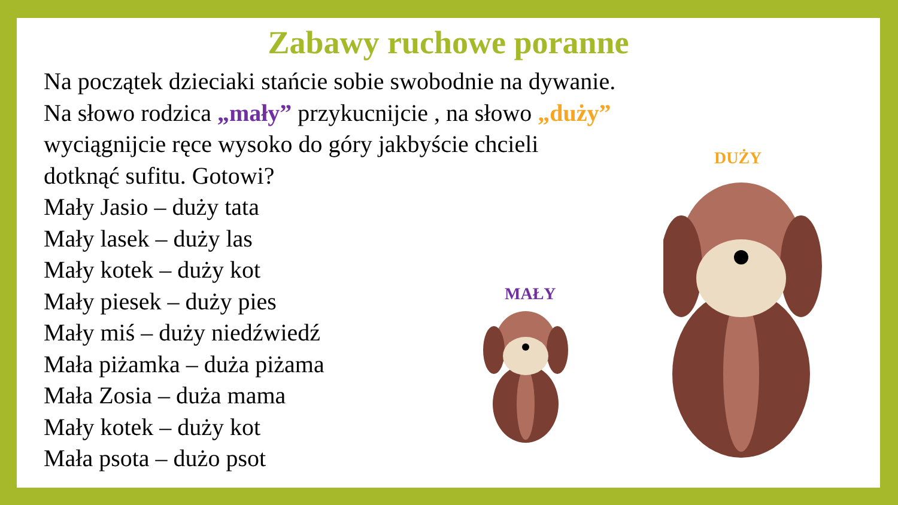Zabawy ruchowe poranne
Na początek dzieciaki stańcie sobie swobodnie na dywanie.
Na słowo rodzica „mały” przykucnijcie , na słowo „duży”
wyciągnijcie ręce wysoko do góry jakbyście chcieli
dotknąć sufitu. Gotowi?
Mały Jasio – duży tata
Mały lasek – duży las
Mały kotek – duży kot
Mały piesek – duży pies
Mały miś – duży niedźwiedź
Mała piżamka – duża piżama
Mała Zosia – duża mama
Mały kotek – duży kot
Mała psota – dużo psot
MAŁY
DUŻY